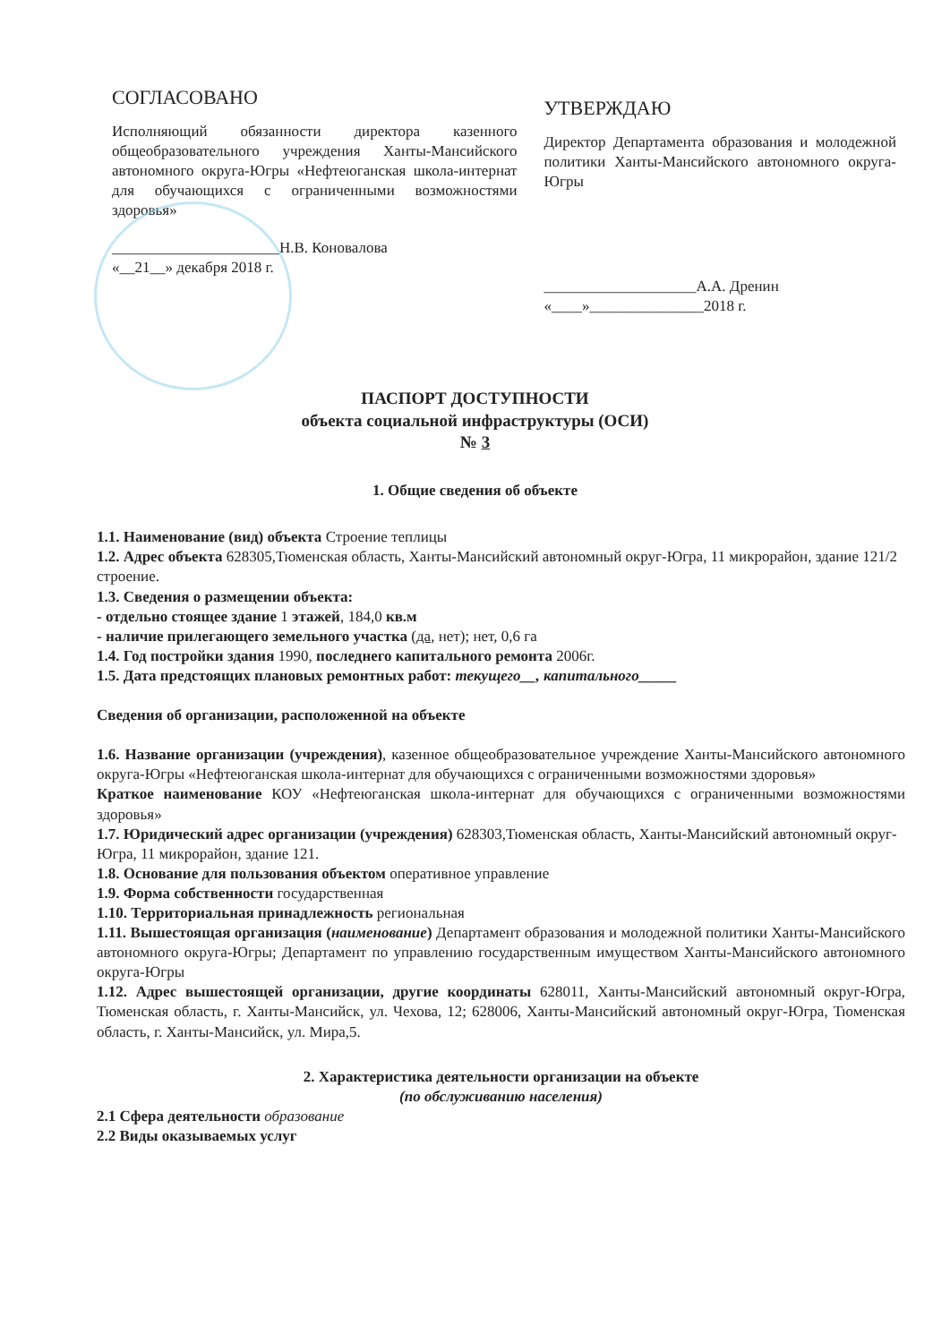СОГЛАСОВАНО
Исполняющий обязанности директора казенного общеобразовательного учреждения Ханты-Мансийского автономного округа-Югры «Нефтеюганская школа-интернат для обучающихся с ограниченными возможностями здоровья»
______________________Н.В. Коновалова
«__21__» декабря 2018 г.
УТВЕРЖДАЮ
Директор Департамента образования и молодежной политики Ханты-Мансийского автономного округа-Югры
____________________А.А. Дренин
«____»_______________2018 г.
ПАСПОРТ ДОСТУПНОСТИ
объекта социальной инфраструктуры (ОСИ)
№ 3
1. Общие сведения об объекте
1.1. Наименование (вид) объекта Строение теплицы
1.2. Адрес объекта 628305,Тюменская область, Ханты-Мансийский автономный округ-Югра, 11 микрорайон, здание 121/2 строение.
1.3. Сведения о размещении объекта:
- отдельно стоящее здание 1 этажей, 184,0 кв.м
- наличие прилегающего земельного участка (да, нет); нет, 0,6 га
1.4. Год постройки здания 1990, последнего капитального ремонта 2006г.
1.5. Дата предстоящих плановых ремонтных работ: текущего__, капитального_____
Сведения об организации, расположенной на объекте
1.6. Название организации (учреждения), казенное общеобразовательное учреждение Ханты-Мансийского автономного округа-Югры «Нефтеюганская школа-интернат для обучающихся с ограниченными возможностями здоровья»
Краткое наименование КОУ «Нефтеюганская школа-интернат для обучающихся с ограниченными возможностями здоровья»
1.7. Юридический адрес организации (учреждения) 628303,Тюменская область, Ханты-Мансийский автономный округ-Югра, 11 микрорайон, здание 121.
1.8. Основание для пользования объектом оперативное управление
1.9. Форма собственности государственная
1.10. Территориальная принадлежность региональная
1.11. Вышестоящая организация (наименование) Департамент образования и молодежной политики Ханты-Мансийского автономного округа-Югры; Департамент по управлению государственным имуществом Ханты-Мансийского автономного округа-Югры
1.12. Адрес вышестоящей организации, другие координаты 628011, Ханты-Мансийский автономный округ-Югра, Тюменская область, г. Ханты-Мансийск, ул. Чехова, 12; 628006, Ханты-Мансийский автономный округ-Югра, Тюменская область, г. Ханты-Мансийск, ул. Мира,5.
2. Характеристика деятельности организации на объекте
(по обслуживанию населения)
2.1 Сфера деятельности образование
2.2 Виды оказываемых услуг